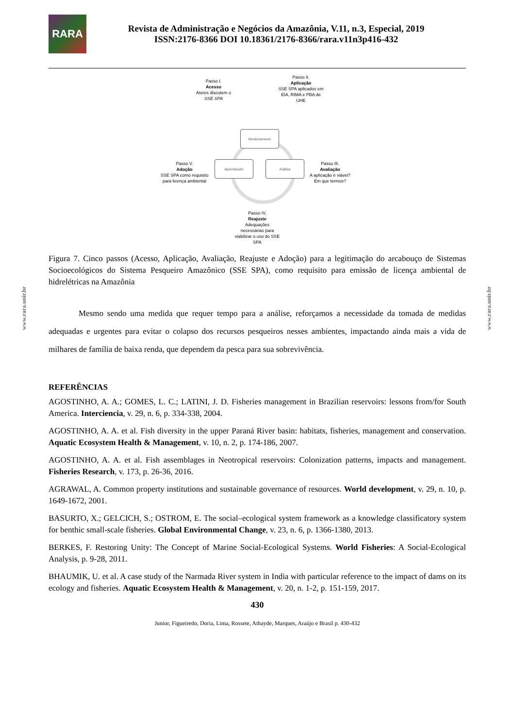www.rara.unir.br
www.rara.unir.br
RARA
Revista de Administração e Negócios da Amazônia, V.11, n.3, Especial, 2019
ISSN:2176-8366 DOI 10.18361/2176-8366/rara.v11n3p416-432
Passo I.
Acesso
Atores discutem o
SSE SPA
Passo II.
Aplicação
SSE SPA aplicados em EIA, RIMA e PBA de UHE
Monitoramento
Aprendizado Análise
Passo V.
Adoção
SSE SPA como requisito para licença ambiental
Passo III.
Avaliação
A aplicação é viável? Em que termos?
Passo IV.
Reajuste
Adequações necessárias para viabilizar o uso do SSE SPA
Figura 7. Cinco passos (Acesso, Aplicação, Avaliação, Reajuste e Adoção) para a legitimação do arcabouço de Sistemas Socioecológicos do Sistema Pesqueiro Amazônico (SSE SPA), como requisito para emissão de licença ambiental de hidrelétricas na Amazônia
Mesmo sendo uma medida que requer tempo para a análise, reforçamos a necessidade da tomada de medidas adequadas e urgentes para evitar o colapso dos recursos pesqueiros nesses ambientes, impactando ainda mais a vida de milhares de família de baixa renda, que dependem da pesca para sua sobrevivência.
REFERÊNCIAS
AGOSTINHO, A. A.; GOMES, L. C.; LATINI, J. D. Fisheries management in Brazilian reservoirs: lessons from/for South America. Interciencia, v. 29, n. 6, p. 334-338, 2004.
AGOSTINHO, A. A. et al. Fish diversity in the upper Paraná River basin: habitats, fisheries, management and conservation. Aquatic Ecosystem Health & Management, v. 10, n. 2, p. 174-186, 2007.
AGOSTINHO, A. A. et al. Fish assemblages in Neotropical reservoirs: Colonization patterns, impacts and management. Fisheries Research, v. 173, p. 26-36, 2016.
AGRAWAL, A. Common property institutions and sustainable governance of resources. World development, v. 29, n. 10, p. 1649-1672, 2001.
BASURTO, X.; GELCICH, S.; OSTROM, E. The social–ecological system framework as a knowledge classificatory system for benthic small-scale fisheries. Global Environmental Change, v. 23, n. 6, p. 1366-1380, 2013.
BERKES, F. Restoring Unity: The Concept of Marine Social-Ecological Systems. World Fisheries: A Social-Ecological Analysis, p. 9-28, 2011.
BHAUMIK, U. et al. A case study of the Narmada River system in India with particular reference to the impact of dams on its ecology and fisheries. Aquatic Ecosystem Health & Management, v. 20, n. 1-2, p. 151-159, 2017.
430
Junior, Figueiredo, Doria, Lima, Rossete, Athayde, Marques, Araújo e Brasil p. 430-432